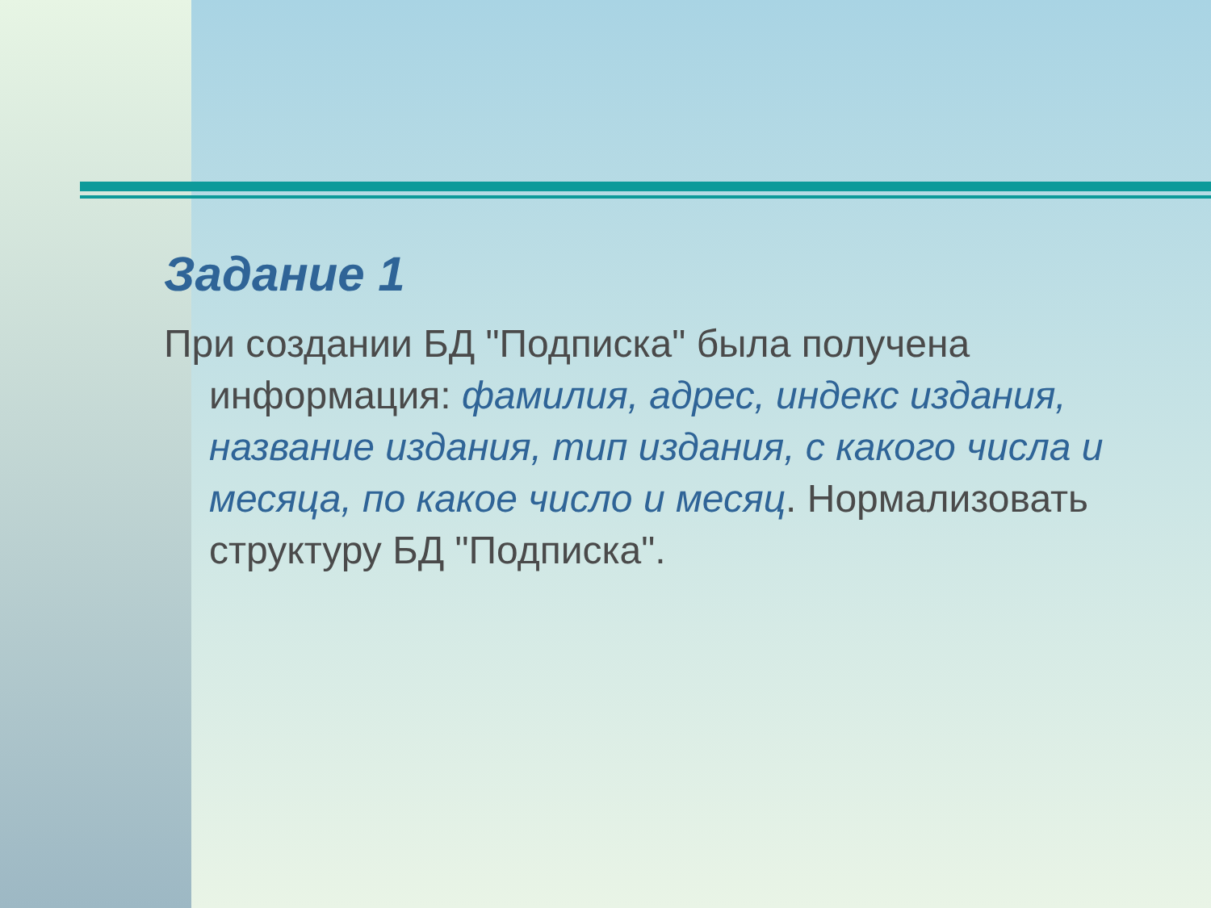Задание 1
При создании БД "Подписка" была получена информация: фамилия, адрес, индекс издания, название издания, тип издания, с какого числа и месяца, по какое число и месяц. Нормализовать структуру БД "Подписка".